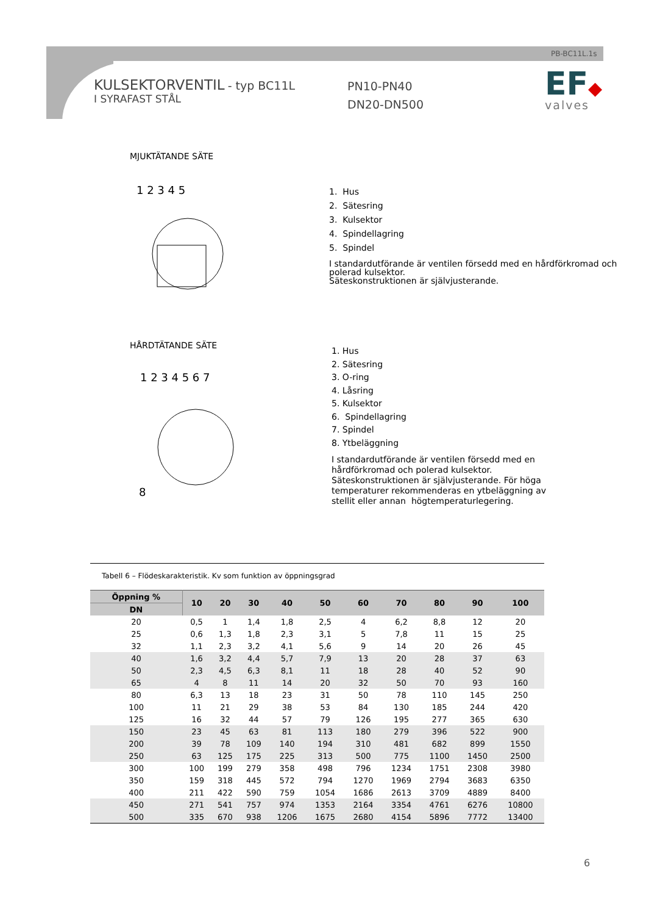PB-BC11L.1s
KULSEKTORVENTIL - typ BC11L
I SYRAFAST STÅL
PN10-PN40
DN20-DN500
EF◆
valves
MJUKTÄTANDE SÄTE
1 2 3 4 5
1. Hus
2. Sätesring
3. Kulsektor
4. Spindellagring
5. Spindel
I standardutförande är ventilen försedd med en hårdförkromad och polerad kulsektor.
Säteskonstruktionen är självjusterande.
HÅRDTÄTANDE SÄTE
1 2 3 4 5 6 7
8
1. Hus
2. Sätesring
3. O-ring
4. Låsring
5. Kulsektor
6. Spindellagring
7. Spindel
8. Ytbeläggning
I standardutförande är ventilen försedd med en hårdförkromad och polerad kulsektor. Säteskonstruktionen är självjusterande. För höga temperaturer rekommenderas en ytbeläggning av stellit eller annan högtemperaturlegering.
Tabell 6 – Flödeskarakteristik. Kv som funktion av öppningsgrad
| Öppning % | 10 | 20 | 30 | 40 | 50 | 60 | 70 | 80 | 90 | 100 |
| --- | --- | --- | --- | --- | --- | --- | --- | --- | --- | --- |
| DN | | | | | | | | | | |
| 20 | 0,5 | 1 | 1,4 | 1,8 | 2,5 | 4 | 6,2 | 8,8 | 12 | 20 |
| 25 | 0,6 | 1,3 | 1,8 | 2,3 | 3,1 | 5 | 7,8 | 11 | 15 | 25 |
| 32 | 1,1 | 2,3 | 3,2 | 4,1 | 5,6 | 9 | 14 | 20 | 26 | 45 |
| 40 | 1,6 | 3,2 | 4,4 | 5,7 | 7,9 | 13 | 20 | 28 | 37 | 63 |
| 50 | 2,3 | 4,5 | 6,3 | 8,1 | 11 | 18 | 28 | 40 | 52 | 90 |
| 65 | 4 | 8 | 11 | 14 | 20 | 32 | 50 | 70 | 93 | 160 |
| 80 | 6,3 | 13 | 18 | 23 | 31 | 50 | 78 | 110 | 145 | 250 |
| 100 | 11 | 21 | 29 | 38 | 53 | 84 | 130 | 185 | 244 | 420 |
| 125 | 16 | 32 | 44 | 57 | 79 | 126 | 195 | 277 | 365 | 630 |
| 150 | 23 | 45 | 63 | 81 | 113 | 180 | 279 | 396 | 522 | 900 |
| 200 | 39 | 78 | 109 | 140 | 194 | 310 | 481 | 682 | 899 | 1550 |
| 250 | 63 | 125 | 175 | 225 | 313 | 500 | 775 | 1100 | 1450 | 2500 |
| 300 | 100 | 199 | 279 | 358 | 498 | 796 | 1234 | 1751 | 2308 | 3980 |
| 350 | 159 | 318 | 445 | 572 | 794 | 1270 | 1969 | 2794 | 3683 | 6350 |
| 400 | 211 | 422 | 590 | 759 | 1054 | 1686 | 2613 | 3709 | 4889 | 8400 |
| 450 | 271 | 541 | 757 | 974 | 1353 | 2164 | 3354 | 4761 | 6276 | 10800 |
| 500 | 335 | 670 | 938 | 1206 | 1675 | 2680 | 4154 | 5896 | 7772 | 13400 |
6